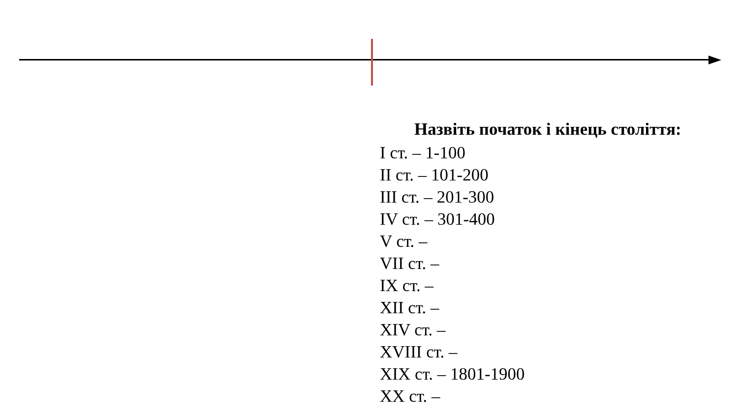Назвіть початок і кінець століття:
I ст. – 1-100
II ст. – 101-200
III ст. – 201-300
IV ст. – 301-400
V ст. –
VII ст. –
IX ст. –
XII ст. –
XIV ст. –
XVIII ст. –
XIX ст. – 1801-1900
XX ст. –